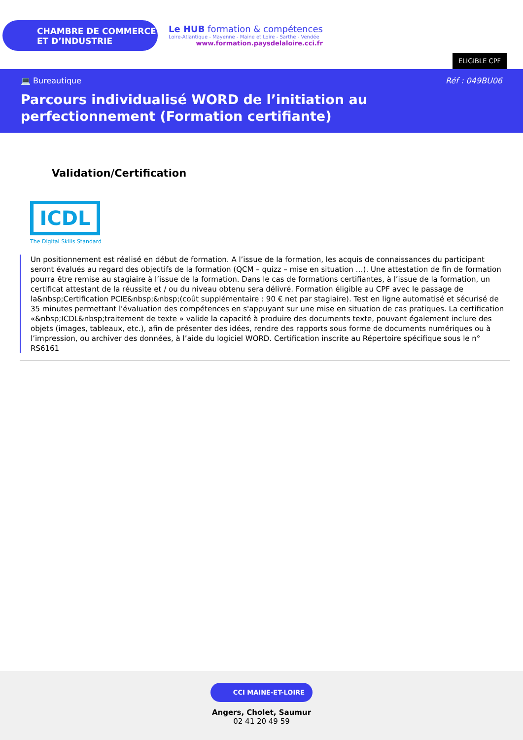CHAMBRE DE COMMERCE
ET D’INDUSTRIE
Le HUB formation & compétences
Loire-Atlantique - Mayenne - Maine et Loire - Sarthe - Vendée
www.formation.paysdelaloire.cci.fr
ELIGIBLE CPF
💻 Bureautique Réf : 049BU06
Parcours individualisé WORD de l’initiation au perfectionnement (Formation certifiante)
Validation/Certification
ICDL
The Digital Skills Standard
Un positionnement est réalisé en début de formation. A l’issue de la formation, les acquis de connaissances du participant seront évalués au regard des objectifs de la formation (QCM – quizz – mise en situation …). Une attestation de fin de formation pourra être remise au stagiaire à l’issue de la formation. Dans le cas de formations certifiantes, à l’issue de la formation, un certificat attestant de la réussite et / ou du niveau obtenu sera délivré. Formation éligible au CPF avec le passage de la&nbsp;Certification PCIE&nbsp;&nbsp;(coût supplémentaire : 90 € net par stagiaire). Test en ligne automatisé et sécurisé de 35 minutes permettant l'évaluation des compétences en s'appuyant sur une mise en situation de cas pratiques. La certification «&nbsp;ICDL&nbsp;traitement de texte » valide la capacité à produire des documents texte, pouvant également inclure des objets (images, tableaux, etc.), afin de présenter des idées, rendre des rapports sous forme de documents numériques ou à l’impression, ou archiver des données, à l’aide du logiciel WORD. Certification inscrite au Répertoire spécifique sous le n° RS6161
CCI MAINE-ET-LOIRE
Angers, Cholet, Saumur
02 41 20 49 59